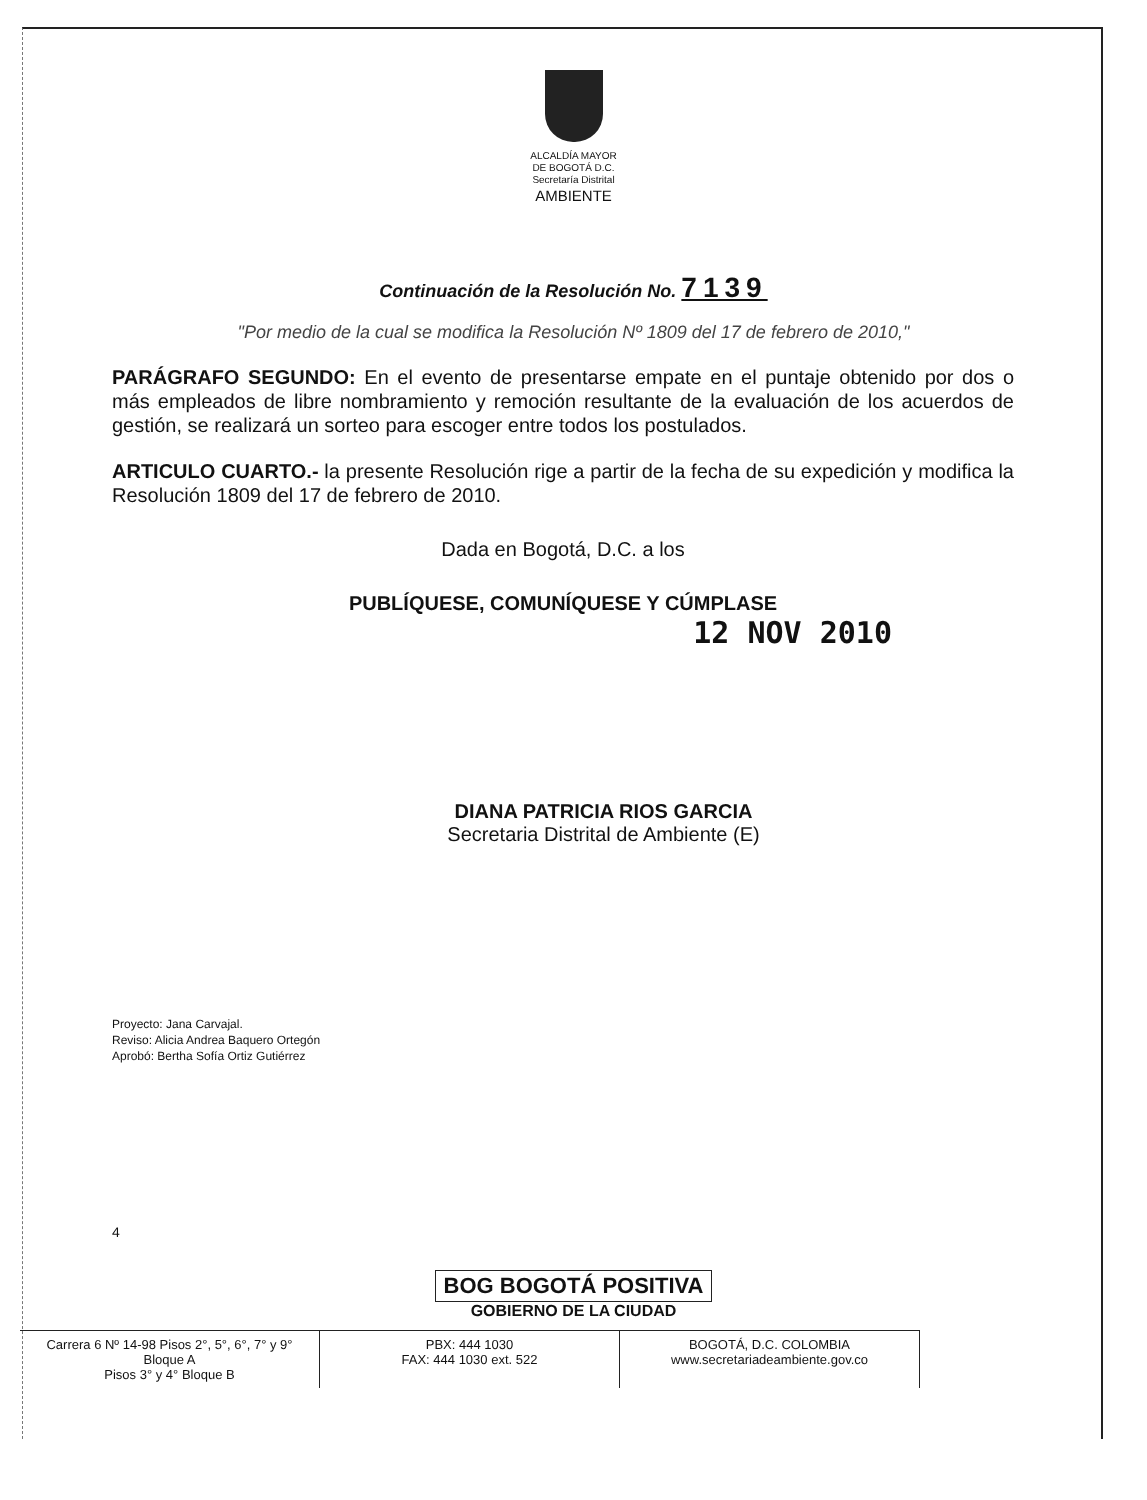ALCALDÍA MAYOR
DE BOGOTÁ D.C.
Secretaría Distrital
AMBIENTE
Continuación de la Resolución No. 7139
"Por medio de la cual se modifica la Resolución Nº 1809 del 17 de febrero de 2010,"
PARÁGRAFO SEGUNDO: En el evento de presentarse empate en el puntaje obtenido por dos o más empleados de libre nombramiento y remoción resultante de la evaluación de los acuerdos de gestión, se realizará un sorteo para escoger entre todos los postulados.
ARTICULO CUARTO.- la presente Resolución rige a partir de la fecha de su expedición y modifica la Resolución 1809 del 17 de febrero de 2010.
Dada en Bogotá, D.C. a los
PUBLÍQUESE, COMUNÍQUESE Y CÚMPLASE
12 NOV 2010
DIANA PATRICIA RIOS GARCIA
Secretaria Distrital de Ambiente (E)
Proyecto: Jana Carvajal.
Reviso: Alicia Andrea Baquero Ortegón
Aprobó: Bertha Sofía Ortiz Gutiérrez
4
BOG BOGOTÁ POSITIVA
GOBIERNO DE LA CIUDAD
Carrera 6 Nº 14-98 Pisos 2°, 5°, 6°, 7° y 9° Bloque A
Pisos 3° y 4° Bloque B
PBX: 444 1030
FAX: 444 1030 ext. 522
BOGOTÁ, D.C. COLOMBIA
www.secretariadeambiente.gov.co